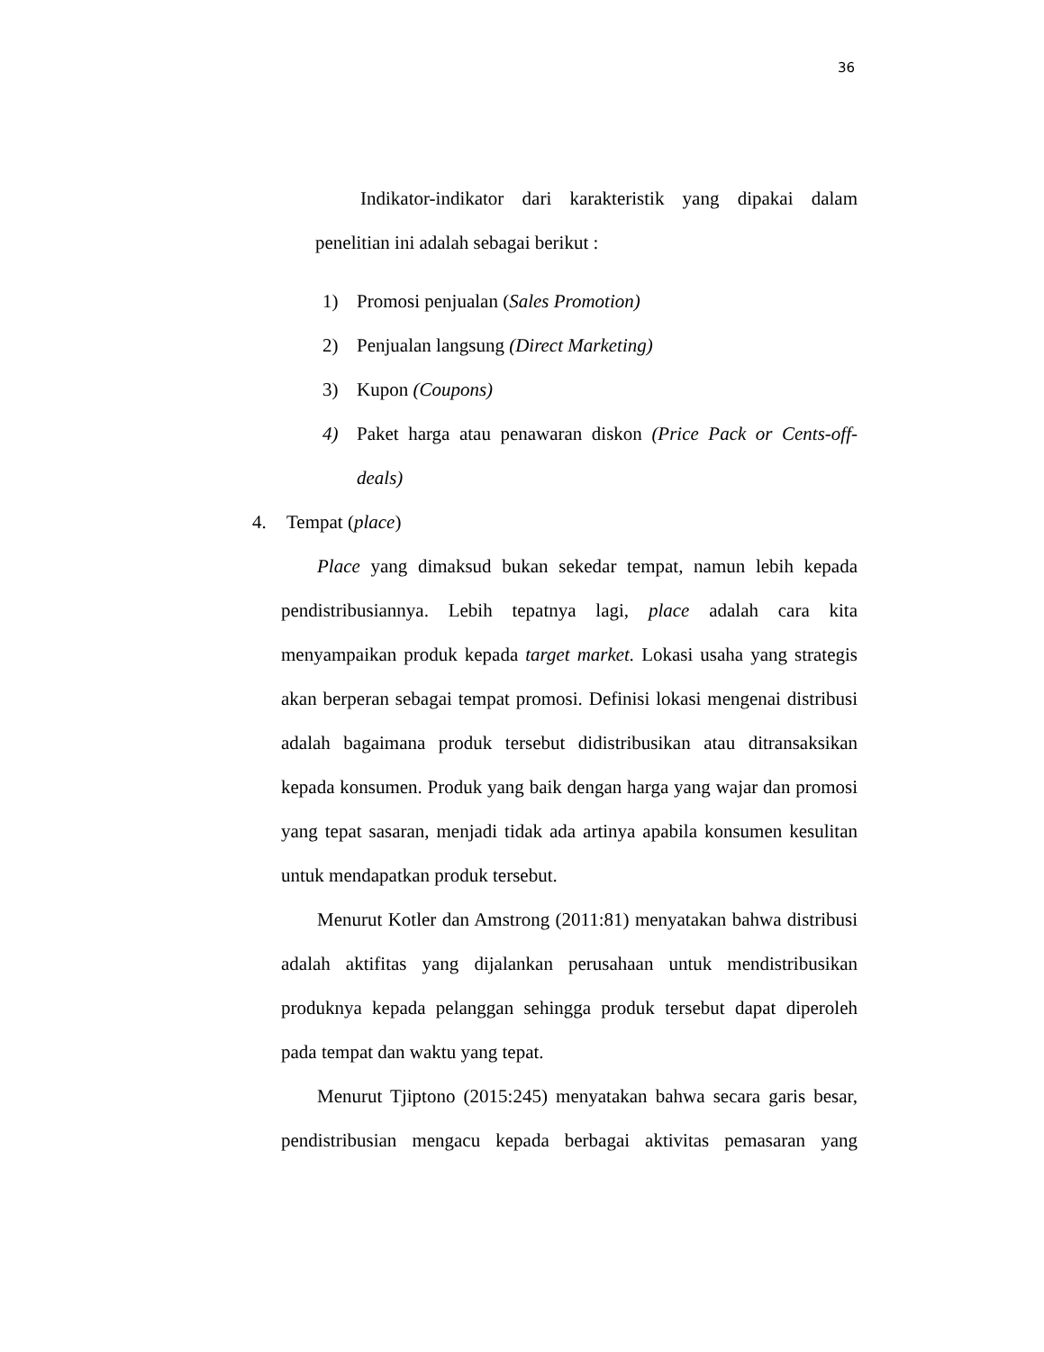36
Indikator-indikator dari karakteristik yang dipakai dalam penelitian ini adalah sebagai berikut :
1) Promosi penjualan (Sales Promotion)
2) Penjualan langsung (Direct Marketing)
3) Kupon (Coupons)
4) Paket harga atau penawaran diskon (Price Pack or Cents-off-deals)
4. Tempat (place)
Place yang dimaksud bukan sekedar tempat, namun lebih kepada pendistribusiannya. Lebih tepatnya lagi, place adalah cara kita menyampaikan produk kepada target market. Lokasi usaha yang strategis akan berperan sebagai tempat promosi. Definisi lokasi mengenai distribusi adalah bagaimana produk tersebut didistribusikan atau ditransaksikan kepada konsumen. Produk yang baik dengan harga yang wajar dan promosi yang tepat sasaran, menjadi tidak ada artinya apabila konsumen kesulitan untuk mendapatkan produk tersebut.
Menurut Kotler dan Amstrong (2011:81) menyatakan bahwa distribusi adalah aktifitas yang dijalankan perusahaan untuk mendistribusikan produknya kepada pelanggan sehingga produk tersebut dapat diperoleh pada tempat dan waktu yang tepat.
Menurut Tjiptono (2015:245) menyatakan bahwa secara garis besar, pendistribusian mengacu kepada berbagai aktivitas pemasaran yang